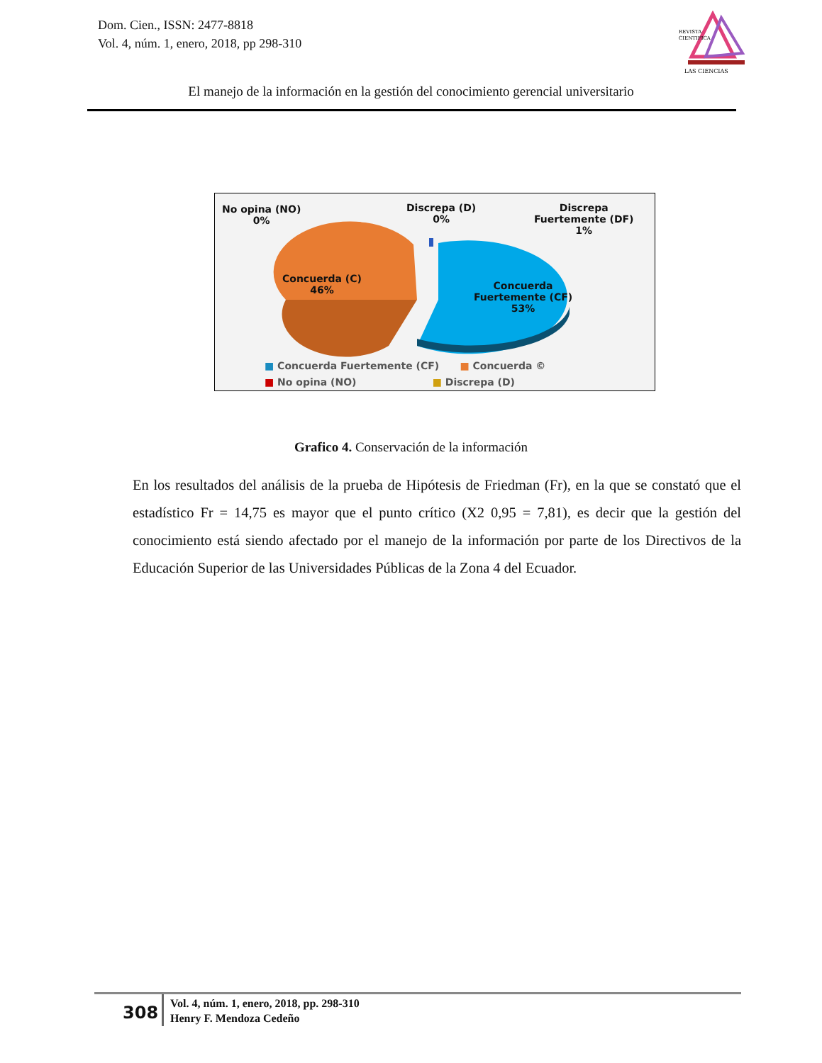Dom. Cien., ISSN: 2477-8818
Vol. 4, núm. 1, enero, 2018, pp 298-310
REVISTA
CIENTIFICA
LAS CIENCIAS
El manejo de la información en la gestión del conocimiento gerencial universitario
No opina (NO)
0%
Discrepa (D)
0%
Discrepa
Fuertemente (DF)
1%
Concuerda (C)
46%
Concuerda
Fuertemente (CF)
53%
■ Concuerda Fuertemente (CF) ■ Concuerda ©
■ No opina (NO) ■ Discrepa (D)
Grafico 4. Conservación de la información
En los resultados del análisis de la prueba de Hipótesis de Friedman (Fr), en la que se constató que el estadístico Fr = 14,75 es mayor que el punto crítico (X2 0,95 = 7,81), es decir que la gestión del conocimiento está siendo afectado por el manejo de la información por parte de los Directivos de la Educación Superior de las Universidades Públicas de la Zona 4 del Ecuador.
308
Vol. 4, núm. 1, enero, 2018, pp. 298-310
Henry F. Mendoza Cedeño